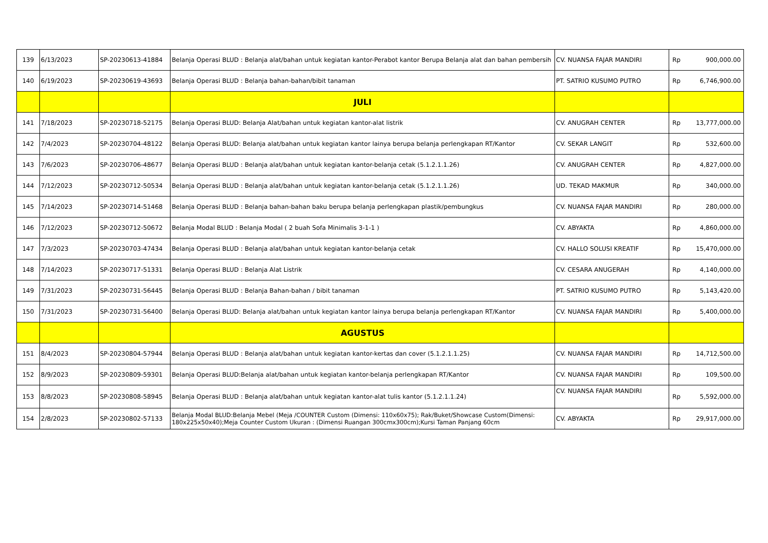| 139 | 6/13/2023 | SP-20230613-41884 | Belanja Operasi BLUD : Belanja alat/bahan untuk kegiatan kantor-Perabot kantor Berupa Belanja alat dan bahan pembersih | CV. NUANSA FAJAR MANDIRI | Rp | 900,000.00 |
| 140 | 6/19/2023 | SP-20230619-43693 | Belanja Operasi BLUD : Belanja bahan-bahan/bibit tanaman | PT. SATRIO KUSUMO PUTRO | Rp | 6,746,900.00 |
| | | | JULI | | | |
| 141 | 7/18/2023 | SP-20230718-52175 | Belanja Operasi BLUD: Belanja Alat/bahan untuk kegiatan kantor-alat listrik | CV. ANUGRAH CENTER | Rp | 13,777,000.00 |
| 142 | 7/4/2023 | SP-20230704-48122 | Belanja Operasi BLUD: Belanja alat/bahan untuk kegiatan kantor lainya berupa belanja perlengkapan RT/Kantor | CV. SEKAR LANGIT | Rp | 532,600.00 |
| 143 | 7/6/2023 | SP-20230706-48677 | Belanja Operasi BLUD : Belanja alat/bahan untuk kegiatan kantor-belanja cetak (5.1.2.1.1.26) | CV. ANUGRAH CENTER | Rp | 4,827,000.00 |
| 144 | 7/12/2023 | SP-20230712-50534 | Belanja Operasi BLUD : Belanja alat/bahan untuk kegiatan kantor-belanja cetak (5.1.2.1.1.26) | UD. TEKAD MAKMUR | Rp | 340,000.00 |
| 145 | 7/14/2023 | SP-20230714-51468 | Belanja Operasi BLUD : Belanja bahan-bahan baku berupa belanja perlengkapan plastik/pembungkus | CV. NUANSA FAJAR MANDIRI | Rp | 280,000.00 |
| 146 | 7/12/2023 | SP-20230712-50672 | Belanja Modal BLUD : Belanja Modal ( 2 buah Sofa Minimalis 3-1-1 ) | CV. ABYAKTA | Rp | 4,860,000.00 |
| 147 | 7/3/2023 | SP-20230703-47434 | Belanja Operasi BLUD : Belanja alat/bahan untuk kegiatan kantor-belanja cetak | CV. HALLO SOLUSI KREATIF | Rp | 15,470,000.00 |
| 148 | 7/14/2023 | SP-20230717-51331 | Belanja Operasi BLUD : Belanja Alat Listrik | CV. CESARA ANUGERAH | Rp | 4,140,000.00 |
| 149 | 7/31/2023 | SP-20230731-56445 | Belanja Operasi BLUD : Belanja Bahan-bahan / bibit tanaman | PT. SATRIO KUSUMO PUTRO | Rp | 5,143,420.00 |
| 150 | 7/31/2023 | SP-20230731-56400 | Belanja Operasi BLUD: Belanja alat/bahan untuk kegiatan kantor lainya berupa belanja perlengkapan RT/Kantor | CV. NUANSA FAJAR MANDIRI | Rp | 5,400,000.00 |
| | | | AGUSTUS | | | |
| 151 | 8/4/2023 | SP-20230804-57944 | Belanja Operasi BLUD : Belanja alat/bahan untuk kegiatan kantor-kertas dan cover (5.1.2.1.1.25) | CV. NUANSA FAJAR MANDIRI | Rp | 14,712,500.00 |
| 152 | 8/9/2023 | SP-20230809-59301 | Belanja Operasi BLUD:Belanja alat/bahan untuk kegiatan kantor-belanja perlengkapan RT/Kantor | CV. NUANSA FAJAR MANDIRI | Rp | 109,500.00 |
| 153 | 8/8/2023 | SP-20230808-58945 | Belanja Operasi BLUD : Belanja alat/bahan untuk kegiatan kantor-alat tulis kantor (5.1.2.1.1.24) | CV. NUANSA FAJAR MANDIRI | Rp | 5,592,000.00 |
| 154 | 2/8/2023 | SP-20230802-57133 | Belanja Modal BLUD:Belanja Mebel (Meja /COUNTER Custom (Dimensi: 110x60x75); Rak/Buket/Showcase Custom(Dimensi: 180x225x50x40);Meja Counter Custom Ukuran : (Dimensi Ruangan 300cmx300cm);Kursi Taman Panjang 60cm | CV. ABYAKTA | Rp | 29,917,000.00 |